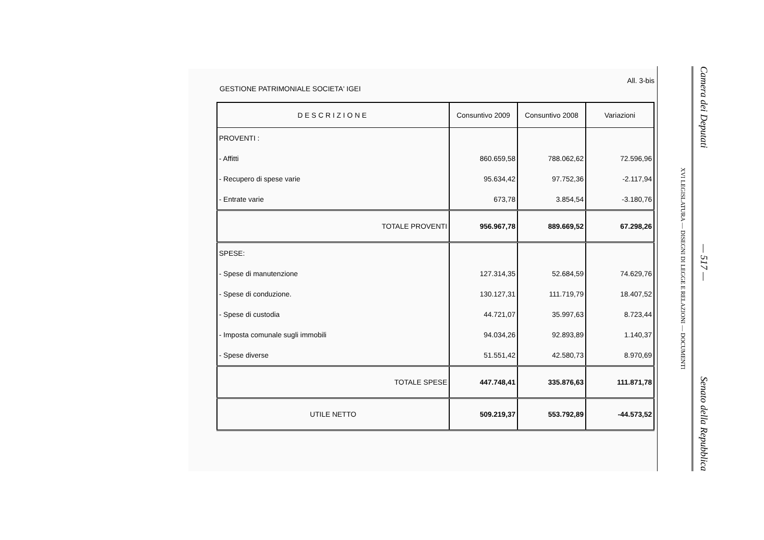All. 3-bis
GESTIONE PATRIMONIALE SOCIETA' IGEI
| DESCRIZIONE | Consuntivo 2009 | Consuntivo 2008 | Variazioni |
| --- | --- | --- | --- |
| PROVENTI : | | | |
| - Affitti | 860.659,58 | 788.062,62 | 72.596,96 |
| - Recupero di spese varie | 95.634,42 | 97.752,36 | -2.117,94 |
| - Entrate varie | 673,78 | 3.854,54 | -3.180,76 |
| TOTALE PROVENTI | 956.967,78 | 889.669,52 | 67.298,26 |
| SPESE: | | | |
| - Spese di manutenzione | 127.314,35 | 52.684,59 | 74.629,76 |
| - Spese di conduzione. | 130.127,31 | 111.719,79 | 18.407,52 |
| - Spese di custodia | 44.721,07 | 35.997,63 | 8.723,44 |
| - Imposta comunale sugli immobili | 94.034,26 | 92.893,89 | 1.140,37 |
| - Spese diverse | 51.551,42 | 42.580,73 | 8.970,69 |
| TOTALE SPESE | 447.748,41 | 335.876,63 | 111.871,78 |
| UTILE NETTO | 509.219,37 | 553.792,89 | -44.573,52 |
Camera dei Deputati — 517 — Senato della Repubblica
XVI LEGISLATURA — DISEGNI DI LEGGE E RELAZIONI — DOCUMENTI